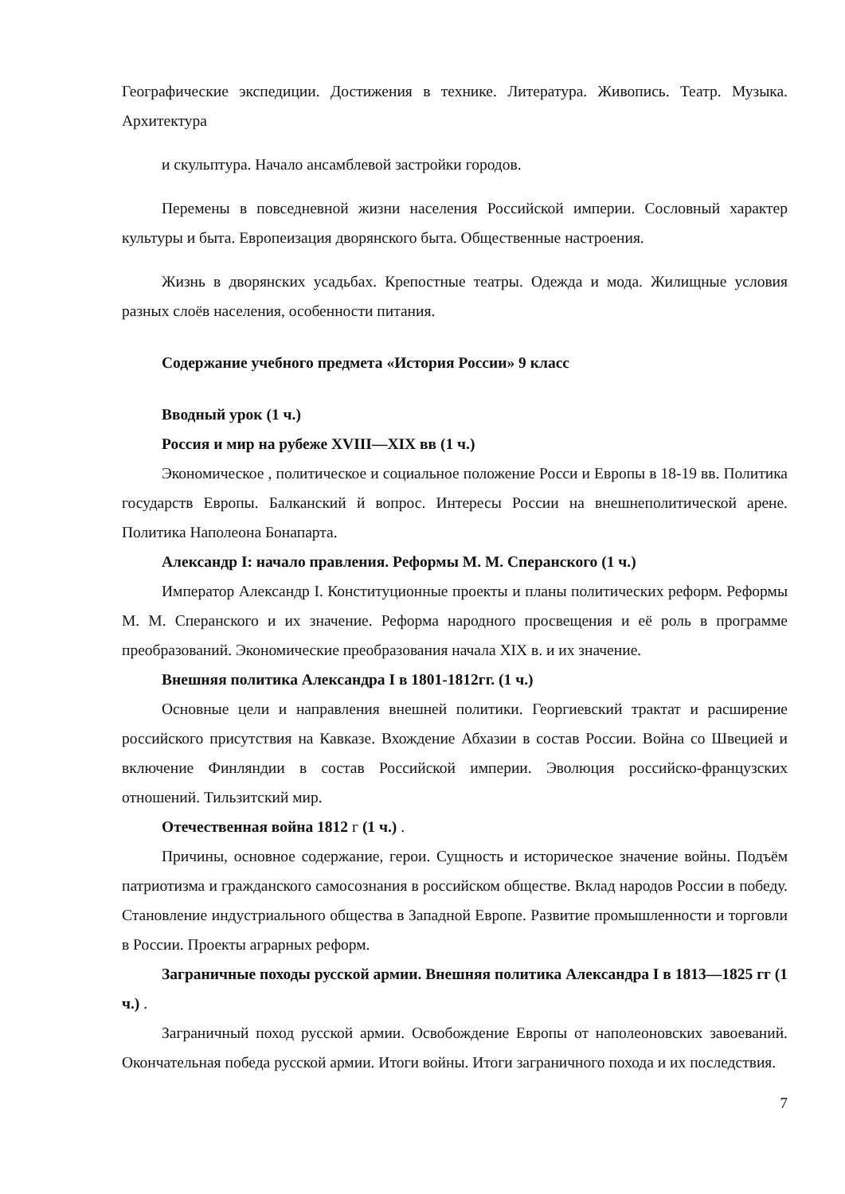Географические экспедиции. Достижения в технике. Литература. Живопись. Театр. Музыка. Архитектура
и скульптура. Начало ансамблевой застройки городов.
Перемены в повседневной жизни населения Российской империи. Сословный характер культуры и быта. Европеизация дворянского быта. Общественные настроения.
Жизнь в дворянских усадьбах. Крепостные театры. Одежда и мода. Жилищные условия разных слоёв населения, особенности питания.
Содержание учебного предмета «История России» 9 класс
Вводный урок (1 ч.)
Россия и мир на рубеже XVIII—XIX вв (1 ч.)
Экономическое , политическое и социальное положение Росси и Европы в 18-19 вв. Политика государств Европы. Балканский й вопрос. Интересы России на внешнеполитической арене. Политика Наполеона Бонапарта.
Александр I: начало правления. Реформы М. М. Сперанского (1 ч.)
Император Александр I. Конституционные проекты и планы политических реформ. Реформы М. М. Сперанского и их значение. Реформа народного просвещения и её роль в программе преобразований. Экономические преобразования начала XIX в. и их значение.
Внешняя политика Александра I в 1801-1812гг. (1 ч.)
Основные цели и направления внешней политики. Георгиевский трактат и расширение российского присутствия на Кавказе. Вхождение Абхазии в состав России. Война со Швецией и включение Финляндии в состав Российской империи. Эволюция российско-французских отношений. Тильзитский мир.
Отечественная война 1812 г (1 ч.) .
Причины, основное содержание, герои. Сущность и историческое значение войны. Подъём патриотизма и гражданского самосознания в российском обществе. Вклад народов России в победу. Становление индустриального общества в Западной Европе. Развитие промышленности и торговли в России. Проекты аграрных реформ.
Заграничные походы русской армии. Внешняя политика Александра I в 1813—1825 гг (1 ч.) .
Заграничный поход русской армии. Освобождение Европы от наполеоновских завоеваний. Окончательная победа русской армии. Итоги войны. Итоги заграничного похода и их последствия.
7